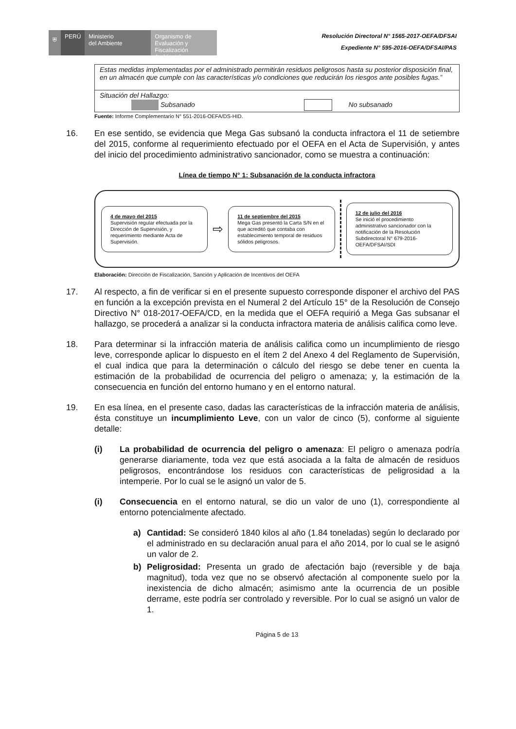⛨ PERÚ Ministerio
del Ambiente
Organismo de Evaluación y Fiscalización Ambiental
Resolución Directoral N° 1565-2017-OEFA/DFSAI
Expediente N° 595-2016-OEFA/DFSAI/PAS
| Estas medidas implementadas por el administrado permitirán residuos peligrosos hasta su posterior disposición final, en un almacén que cumple con las características y/o condiciones que reducirán los riesgos ante posibles fugas.” |
| Situación del Hallazgo: Subsanado No subsanado |
Fuente: Informe Complementario N° 551-2016-OEFA/DS-HID.
16. En ese sentido, se evidencia que Mega Gas subsanó la conducta infractora el 11 de setiembre del 2015, conforme al requerimiento efectuado por el OEFA en el Acta de Supervisión, y antes del inicio del procedimiento administrativo sancionador, como se muestra a continuación:
Línea de tiempo N° 1: Subsanación de la conducta infractora
4 de mayo del 2015
Supervisión regular efectuada por la Dirección de Supervisión, y requerimiento mediante Acta de Supervisión.
⇨
11 de septiembre del 2015
Mega Gas presentó la Carta S/N en el que acreditó que contaba con establecimiento temporal de residuos sólidos peligrosos.
12 de julio del 2016
Se inició el procedimiento administrativo sancionador con la notificación de la Resolución Subdirectoral N° 679-2016-OEFA/DFSAI/SDI
Elaboración: Dirección de Fiscalización, Sanción y Aplicación de Incentivos del OEFA
17. Al respecto, a fin de verificar si en el presente supuesto corresponde disponer el archivo del PAS en función a la excepción prevista en el Numeral 2 del Artículo 15° de la Resolución de Consejo Directivo N° 018-2017-OEFA/CD, en la medida que el OEFA requirió a Mega Gas subsanar el hallazgo, se procederá a analizar si la conducta infractora materia de análisis califica como leve.
18. Para determinar si la infracción materia de análisis califica como un incumplimiento de riesgo leve, corresponde aplicar lo dispuesto en el ítem 2 del Anexo 4 del Reglamento de Supervisión, el cual indica que para la determinación o cálculo del riesgo se debe tener en cuenta la estimación de la probabilidad de ocurrencia del peligro o amenaza; y, la estimación de la consecuencia en función del entorno humano y en el entorno natural.
19. En esa línea, en el presente caso, dadas las características de la infracción materia de análisis, ésta constituye un incumplimiento Leve, con un valor de cinco (5), conforme al siguiente detalle:
(i) La probabilidad de ocurrencia del peligro o amenaza: El peligro o amenaza podría generarse diariamente, toda vez que está asociada a la falta de almacén de residuos peligrosos, encontrándose los residuos con características de peligrosidad a la intemperie. Por lo cual se le asignó un valor de 5.
(i) Consecuencia en el entorno natural, se dio un valor de uno (1), correspondiente al entorno potencialmente afectado.
a) Cantidad: Se consideró 1840 kilos al año (1.84 toneladas) según lo declarado por el administrado en su declaración anual para el año 2014, por lo cual se le asignó un valor de 2.
b) Peligrosidad: Presenta un grado de afectación bajo (reversible y de baja magnitud), toda vez que no se observó afectación al componente suelo por la inexistencia de dicho almacén; asimismo ante la ocurrencia de un posible derrame, este podría ser controlado y reversible. Por lo cual se asignó un valor de 1.
Página 5 de 13